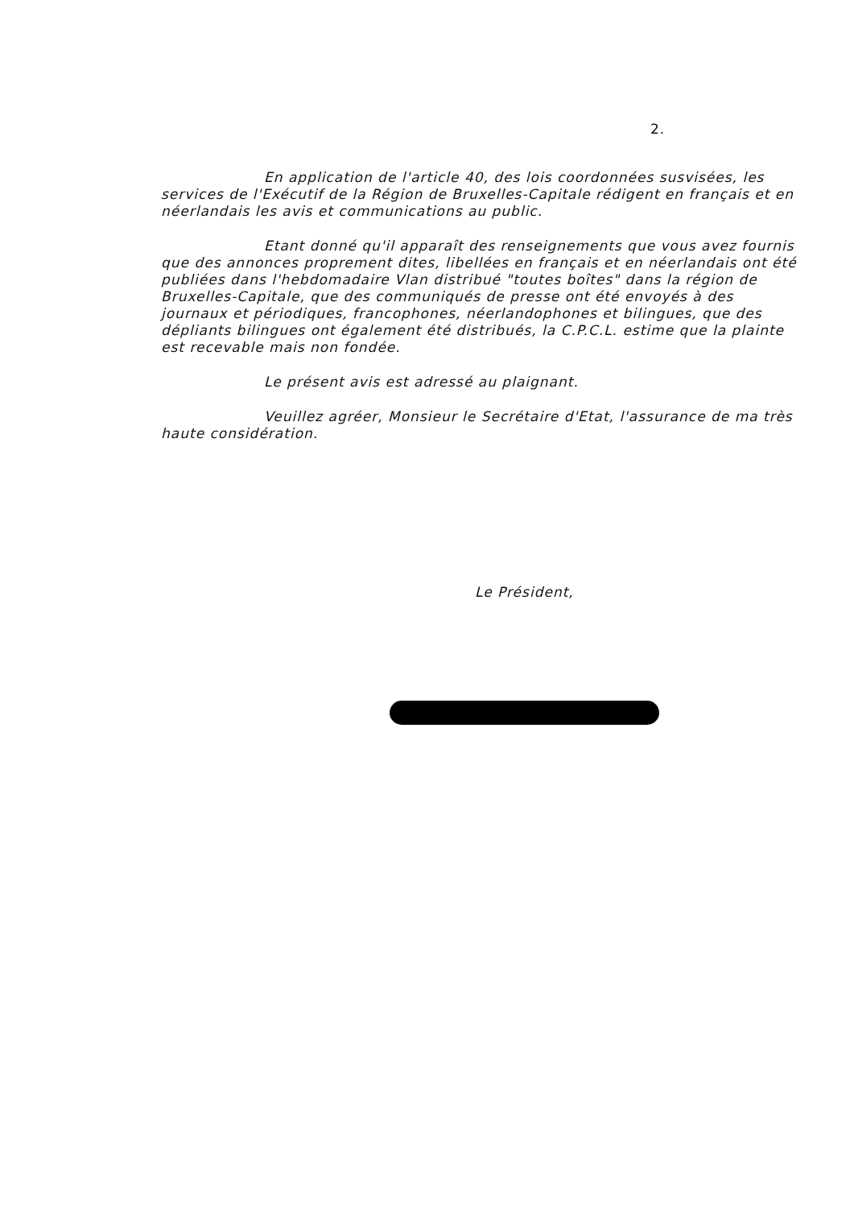2.
En application de l'article 40, des lois coordonnées susvisées, les services de l'Exécutif de la Région de Bruxelles-Capitale rédigent en français et en néerlandais les avis et communications au public.
Etant donné qu'il apparaît des renseignements que vous avez fournis que des annonces proprement dites, libellées en français et en néerlandais ont été publiées dans l'hebdomadaire Vlan distribué "toutes boîtes" dans la région de Bruxelles-Capitale, que des communiqués de presse ont été envoyés à des journaux et périodiques, francophones, néerlandophones et bilingues, que des dépliants bilingues ont également été distribués, la C.P.C.L. estime que la plainte est recevable mais non fondée.
Le présent avis est adressé au plaignant.
Veuillez agréer, Monsieur le Secrétaire d'Etat, l'assurance de ma très haute considération.
Le Président,